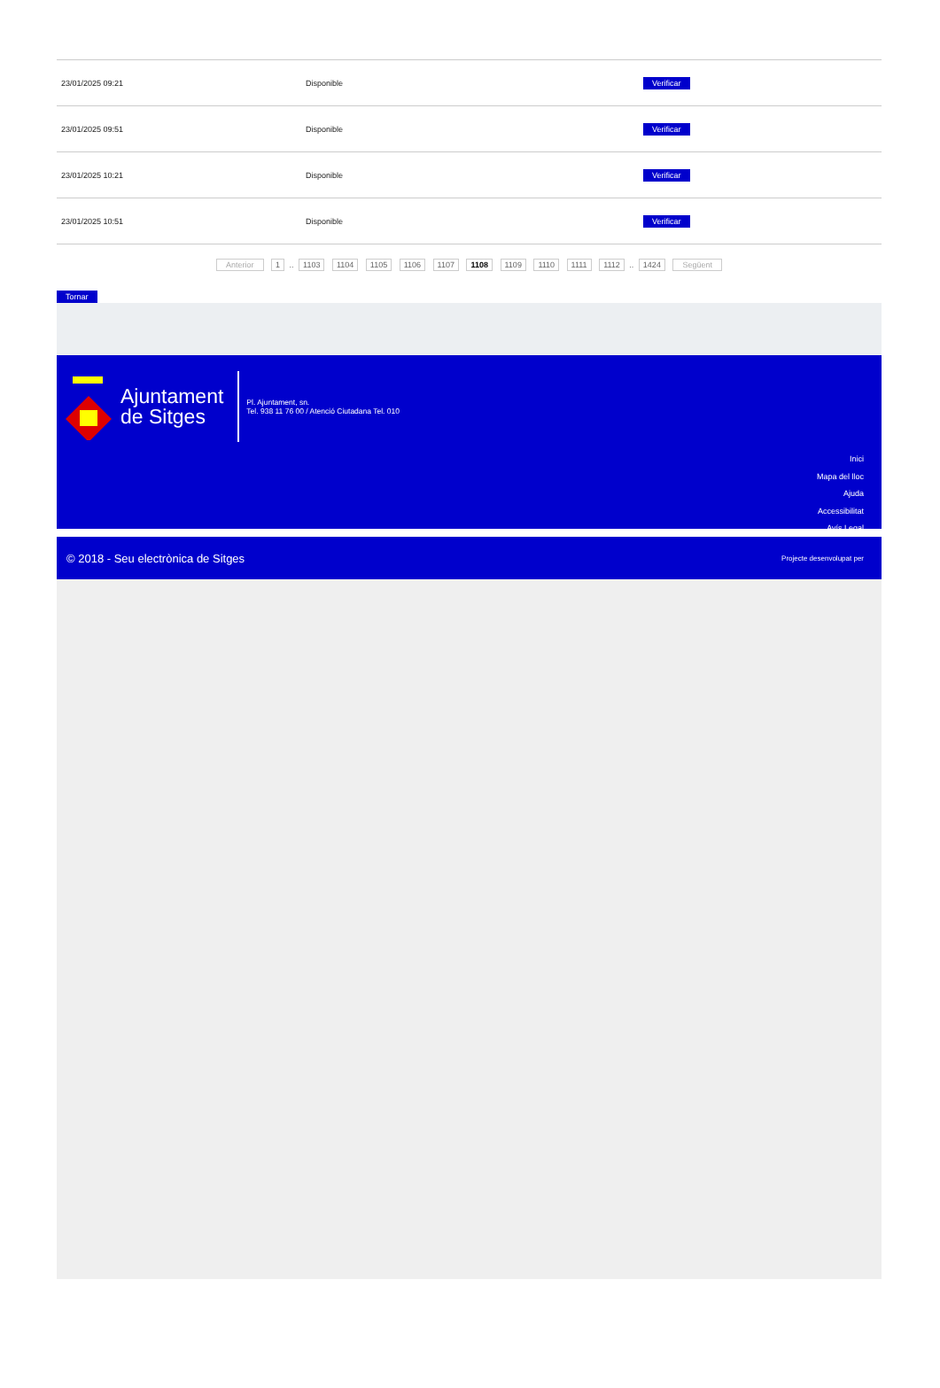| 23/01/2025 09:21 | Disponible | Verificar |
| 23/01/2025 09:51 | Disponible | Verificar |
| 23/01/2025 10:21 | Disponible | Verificar |
| 23/01/2025 10:51 | Disponible | Verificar |
Anterior 1 .. 1103 1104 1105 1106 1107 1108 1109 1110 1111 1112 .. 1424 Següent
Tornar
Ajuntament
de Sitges
Pl. Ajuntament, sn.
Tel. 938 11 76 00 / Atenció Ciutadana Tel. 010
Inici
Mapa del lloc
Ajuda
Accessibilitat
Avís Legal
© 2018 - Seu electrònica de Sitges Projecte desenvolupat per